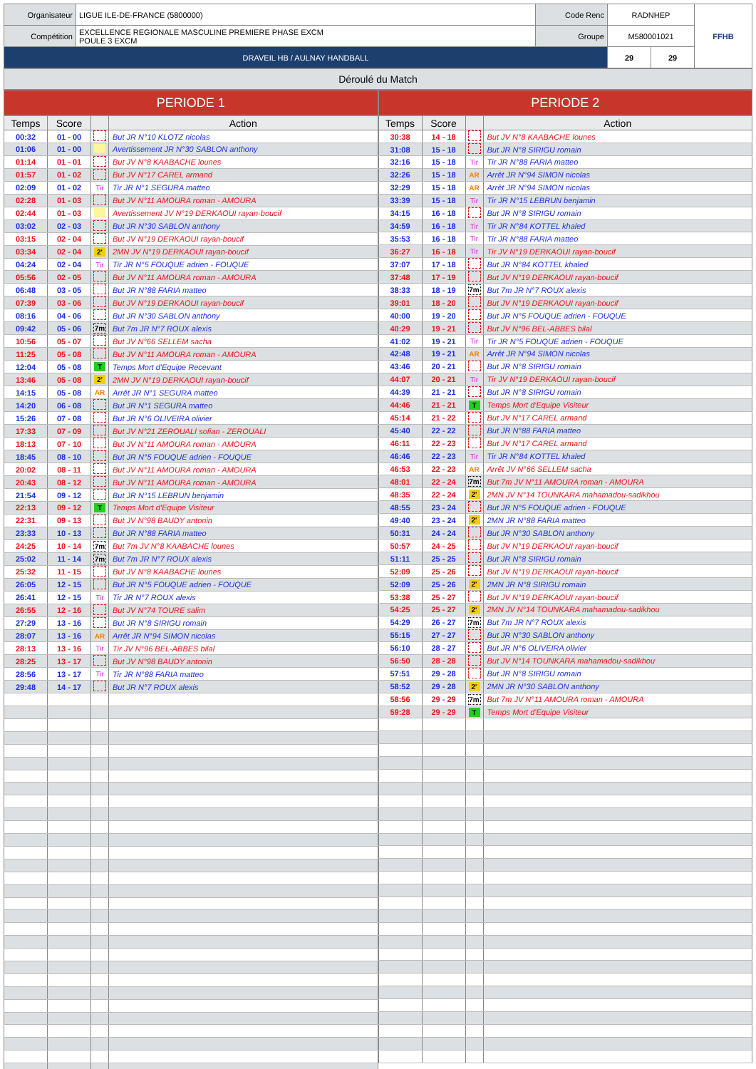| Organisateur | LIGUE ILE-DE-FRANCE (5800000) | Code Renc | RADNHEP | | FFHB |
| Compétition | EXCELLENCE REGIONALE MASCULINE PREMIERE PHASE EXCM POULE 3 EXCM | Groupe | M580001021 | | |
| DRAVEIL HB / AULNAY HANDBALL | | | 29 | 29 | |
Déroulé du Match
PERIODE 1
| Temps | Score | | Action |
| --- | --- | --- | --- |
| 00:32 | 01 - 00 | | But JR N°10 KLOTZ nicolas |
| 01:06 | 01 - 00 | | Avertissement JR N°30 SABLON anthony |
| 01:14 | 01 - 01 | | But JV N°8 KAABACHE lounes |
| 01:57 | 01 - 02 | | But JV N°17 CAREL armand |
| 02:09 | 01 - 02 | Tir | Tir JR N°1 SEGURA matteo |
| 02:28 | 01 - 03 | | But JV N°11 AMOURA roman - AMOURA |
| 02:44 | 01 - 03 | | Avertissement JV N°19 DERKAOUI rayan-boucif |
| 03:02 | 02 - 03 | | But JR N°30 SABLON anthony |
| 03:15 | 02 - 04 | | But JV N°19 DERKAOUI rayan-boucif |
| 03:34 | 02 - 04 | 2' | 2MN JV N°19 DERKAOUI rayan-boucif |
| 04:24 | 02 - 04 | Tir | Tir JR N°5 FOUQUE adrien - FOUQUE |
| 05:56 | 02 - 05 | | But JV N°11 AMOURA roman - AMOURA |
| 06:48 | 03 - 05 | | But JR N°88 FARIA matteo |
| 07:39 | 03 - 06 | | But JV N°19 DERKAOUI rayan-boucif |
| 08:16 | 04 - 06 | | But JR N°30 SABLON anthony |
| 09:42 | 05 - 06 | 7m | But 7m JR N°7 ROUX alexis |
| 10:56 | 05 - 07 | | But JV N°66 SELLEM sacha |
| 11:25 | 05 - 08 | | But JV N°11 AMOURA roman - AMOURA |
| 12:04 | 05 - 08 | T | Temps Mort d'Equipe Recevant |
| 13:46 | 05 - 08 | 2' | 2MN JV N°19 DERKAOUI rayan-boucif |
| 14:15 | 05 - 08 | AR | Arrêt JR N°1 SEGURA matteo |
| 14:20 | 06 - 08 | | But JR N°1 SEGURA matteo |
| 15:26 | 07 - 08 | | But JR N°6 OLIVEIRA olivier |
| 17:33 | 07 - 09 | | But JV N°21 ZEROUALI sofian - ZEROUALI |
| 18:13 | 07 - 10 | | But JV N°11 AMOURA roman - AMOURA |
| 18:45 | 08 - 10 | | But JR N°5 FOUQUE adrien - FOUQUE |
| 20:02 | 08 - 11 | | But JV N°11 AMOURA roman - AMOURA |
| 20:43 | 08 - 12 | | But JV N°11 AMOURA roman - AMOURA |
| 21:54 | 09 - 12 | | But JR N°15 LEBRUN benjamin |
| 22:13 | 09 - 12 | T | Temps Mort d'Equipe Visiteur |
| 22:31 | 09 - 13 | | But JV N°98 BAUDY antonin |
| 23:33 | 10 - 13 | | But JR N°88 FARIA matteo |
| 24:25 | 10 - 14 | 7m | But 7m JV N°8 KAABACHE lounes |
| 25:02 | 11 - 14 | 7m | But 7m JR N°7 ROUX alexis |
| 25:32 | 11 - 15 | | But JV N°8 KAABACHE lounes |
| 26:05 | 12 - 15 | | But JR N°5 FOUQUE adrien - FOUQUE |
| 26:41 | 12 - 15 | Tir | Tir JR N°7 ROUX alexis |
| 26:55 | 12 - 16 | | But JV N°74 TOURE salim |
| 27:29 | 13 - 16 | | But JR N°8 SIRIGU romain |
| 28:07 | 13 - 16 | AR | Arrêt JR N°94 SIMON nicolas |
| 28:13 | 13 - 16 | Tir | Tir JV N°96 BEL-ABBES bilal |
| 28:25 | 13 - 17 | | But JV N°98 BAUDY antonin |
| 28:56 | 13 - 17 | Tir | Tir JR N°88 FARIA matteo |
| 29:48 | 14 - 17 | | But JR N°7 ROUX alexis |
PERIODE 2
| Temps | Score | | Action |
| --- | --- | --- | --- |
| 30:38 | 14 - 18 | | But JV N°8 KAABACHE lounes |
| 31:08 | 15 - 18 | | But JR N°8 SIRIGU romain |
| 32:16 | 15 - 18 | Tir | Tir JR N°88 FARIA matteo |
| 32:26 | 15 - 18 | AR | Arrêt JR N°94 SIMON nicolas |
| 32:29 | 15 - 18 | AR | Arrêt JR N°94 SIMON nicolas |
| 33:39 | 15 - 18 | Tir | Tir JR N°15 LEBRUN benjamin |
| 34:15 | 16 - 18 | | But JR N°8 SIRIGU romain |
| 34:59 | 16 - 18 | Tir | Tir JR N°84 KOTTEL khaled |
| 35:53 | 16 - 18 | Tir | Tir JR N°88 FARIA matteo |
| 36:27 | 16 - 18 | Tir | Tir JV N°19 DERKAOUI rayan-boucif |
| 37:07 | 17 - 18 | | But JR N°84 KOTTEL khaled |
| 37:48 | 17 - 19 | | But JV N°19 DERKAOUI rayan-boucif |
| 38:33 | 18 - 19 | 7m | But 7m JR N°7 ROUX alexis |
| 39:01 | 18 - 20 | | But JV N°19 DERKAOUI rayan-boucif |
| 40:00 | 19 - 20 | | But JR N°5 FOUQUE adrien - FOUQUE |
| 40:29 | 19 - 21 | | But JV N°96 BEL-ABBES bilal |
| 41:02 | 19 - 21 | Tir | Tir JR N°5 FOUQUE adrien - FOUQUE |
| 42:48 | 19 - 21 | AR | Arrêt JR N°94 SIMON nicolas |
| 43:46 | 20 - 21 | | But JR N°8 SIRIGU romain |
| 44:07 | 20 - 21 | Tir | Tir JV N°19 DERKAOUI rayan-boucif |
| 44:39 | 21 - 21 | | But JR N°8 SIRIGU romain |
| 44:46 | 21 - 21 | T | Temps Mort d'Equipe Visiteur |
| 45:14 | 21 - 22 | | But JV N°17 CAREL armand |
| 45:40 | 22 - 22 | | But JR N°88 FARIA matteo |
| 46:11 | 22 - 23 | | But JV N°17 CAREL armand |
| 46:46 | 22 - 23 | Tir | Tir JR N°84 KOTTEL khaled |
| 46:53 | 22 - 23 | AR | Arrêt JV N°66 SELLEM sacha |
| 48:01 | 22 - 24 | 7m | But 7m JV N°11 AMOURA roman - AMOURA |
| 48:35 | 22 - 24 | 2' | 2MN JV N°14 TOUNKARA mahamadou-sadikhou |
| 48:55 | 23 - 24 | | But JR N°5 FOUQUE adrien - FOUQUE |
| 49:40 | 23 - 24 | 2' | 2MN JR N°88 FARIA matteo |
| 50:31 | 24 - 24 | | But JR N°30 SABLON anthony |
| 50:57 | 24 - 25 | | But JV N°19 DERKAOUI rayan-boucif |
| 51:11 | 25 - 25 | | But JR N°8 SIRIGU romain |
| 52:09 | 25 - 26 | | But JV N°19 DERKAOUI rayan-boucif |
| 52:09 | 25 - 26 | 2' | 2MN JR N°8 SIRIGU romain |
| 53:38 | 25 - 27 | | But JV N°19 DERKAOUI rayan-boucif |
| 54:25 | 25 - 27 | 2' | 2MN JV N°14 TOUNKARA mahamadou-sadikhou |
| 54:29 | 26 - 27 | 7m | But 7m JR N°7 ROUX alexis |
| 55:15 | 27 - 27 | | But JR N°30 SABLON anthony |
| 56:10 | 28 - 27 | | But JR N°6 OLIVEIRA olivier |
| 56:50 | 28 - 28 | | But JV N°14 TOUNKARA mahamadou-sadikhou |
| 57:51 | 29 - 28 | | But JR N°8 SIRIGU romain |
| 58:52 | 29 - 28 | 2' | 2MN JR N°30 SABLON anthony |
| 58:56 | 29 - 29 | 7m | But 7m JV N°11 AMOURA roman - AMOURA |
| 59:28 | 29 - 29 | T | Temps Mort d'Equipe Visiteur |